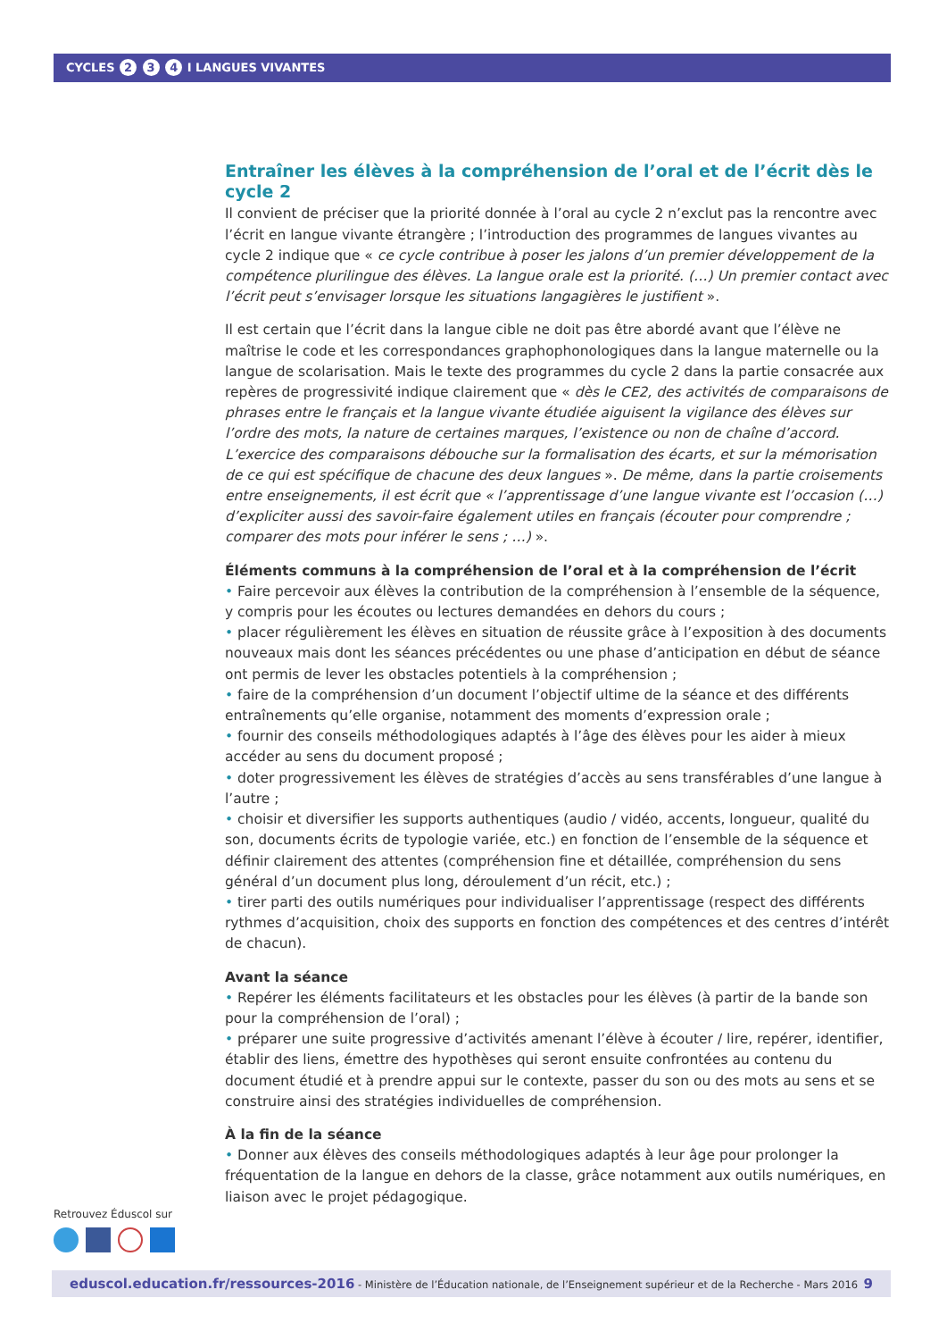CYCLES 2 3 4 I LANGUES VIVANTES
Entraîner les élèves à la compréhension de l’oral et de l’écrit dès le cycle 2
Il convient de préciser que la priorité donnée à l’oral au cycle 2 n’exclut pas la rencontre avec l’écrit en langue vivante étrangère ; l’introduction des programmes de langues vivantes au cycle 2 indique que « ce cycle contribue à poser les jalons d’un premier développement de la compétence plurilingue des élèves. La langue orale est la priorité. (…) Un premier contact avec l’écrit peut s’envisager lorsque les situations langagières le justifient ».
Il est certain que l’écrit dans la langue cible ne doit pas être abordé avant que l’élève ne maîtrise le code et les correspondances graphophonologiques dans la langue maternelle ou la langue de scolarisation. Mais le texte des programmes du cycle 2 dans la partie consacrée aux repères de progressivité indique clairement que « dès le CE2, des activités de comparaisons de phrases entre le français et la langue vivante étudiée aiguisent la vigilance des élèves sur l’ordre des mots, la nature de certaines marques, l’existence ou non de chaîne d’accord. L’exercice des comparaisons débouche sur la formalisation des écarts, et sur la mémorisation de ce qui est spécifique de chacune des deux langues ». De même, dans la partie croisements entre enseignements, il est écrit que « l’apprentissage d’une langue vivante est l’occasion (…) d’expliciter aussi des savoir-faire également utiles en français (écouter pour comprendre ; comparer des mots pour inférer le sens ; …) ».
Éléments communs à la compréhension de l’oral et à la compréhension de l’écrit
• Faire percevoir aux élèves la contribution de la compréhension à l’ensemble de la séquence, y compris pour les écoutes ou lectures demandées en dehors du cours ;
• placer régulièrement les élèves en situation de réussite grâce à l’exposition à des documents nouveaux mais dont les séances précédentes ou une phase d’anticipation en début de séance ont permis de lever les obstacles potentiels à la compréhension ;
• faire de la compréhension d’un document l’objectif ultime de la séance et des différents entraînements qu’elle organise, notamment des moments d’expression orale ;
• fournir des conseils méthodologiques adaptés à l’âge des élèves pour les aider à mieux accéder au sens du document proposé ;
• doter progressivement les élèves de stratégies d’accès au sens transférables d’une langue à l’autre ;
• choisir et diversifier les supports authentiques (audio / vidéo, accents, longueur, qualité du son, documents écrits de typologie variée, etc.) en fonction de l’ensemble de la séquence et définir clairement des attentes (compréhension fine et détaillée, compréhension du sens général d’un document plus long, déroulement d’un récit, etc.) ;
• tirer parti des outils numériques pour individualiser l’apprentissage (respect des différents rythmes d’acquisition, choix des supports en fonction des compétences et des centres d’intérêt de chacun).
Avant la séance
• Repérer les éléments facilitateurs et les obstacles pour les élèves (à partir de la bande son pour la compréhension de l’oral) ;
• préparer une suite progressive d’activités amenant l’élève à écouter / lire, repérer, identifier, établir des liens, émettre des hypothèses qui seront ensuite confrontées au contenu du document étudié et à prendre appui sur le contexte, passer du son ou des mots au sens et se construire ainsi des stratégies individuelles de compréhension.
À la fin de la séance
• Donner aux élèves des conseils méthodologiques adaptés à leur âge pour prolonger la fréquentation de la langue en dehors de la classe, grâce notamment aux outils numériques, en liaison avec le projet pédagogique.
Retrouvez Éduscol sur
eduscol.education.fr/ressources-2016 - Ministère de l’Éducation nationale, de l’Enseignement supérieur et de la Recherche - Mars 2016 9